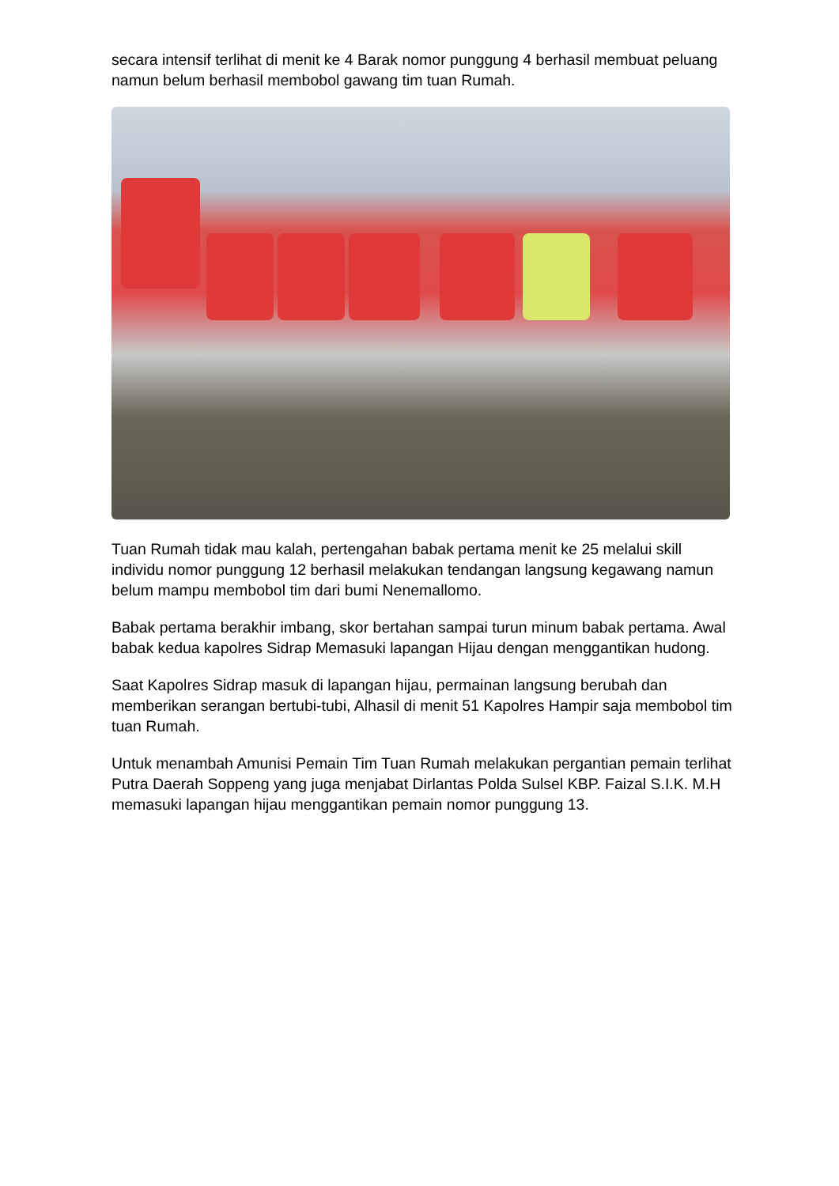secara intensif terlihat di menit ke 4 Barak nomor punggung 4 berhasil membuat peluang namun belum berhasil membobol gawang tim tuan Rumah.
Tuan Rumah tidak mau kalah, pertengahan babak pertama menit ke 25 melalui skill individu nomor punggung 12 berhasil melakukan tendangan langsung kegawang namun belum mampu membobol tim dari bumi Nenemallomo.
Babak pertama berakhir imbang, skor bertahan sampai turun minum babak pertama. Awal babak kedua kapolres Sidrap Memasuki lapangan Hijau dengan menggantikan hudong.
Saat Kapolres Sidrap masuk di lapangan hijau, permainan langsung berubah dan memberikan serangan bertubi-tubi, Alhasil di menit 51 Kapolres Hampir saja membobol tim tuan Rumah.
Untuk menambah Amunisi Pemain Tim Tuan Rumah melakukan pergantian pemain terlihat Putra Daerah Soppeng yang juga menjabat Dirlantas Polda Sulsel KBP. Faizal S.I.K. M.H memasuki lapangan hijau menggantikan pemain nomor punggung 13.